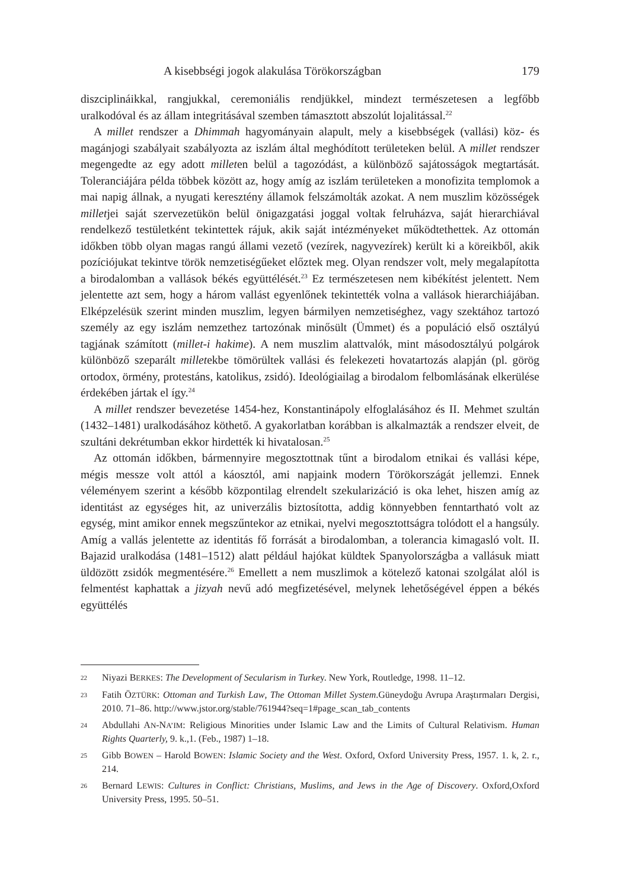A kisebbségi jogok alakulása Törökországban 179
diszciplináikkal, rangjukkal, ceremoniális rendjükkel, mindezt természetesen a legfőbb uralkodóval és az állam integritásával szemben támasztott abszolút lojalitással.<sup>22</sup>
A millet rendszer a Dhimmah hagyományain alapult, mely a kisebbségek (vallási) köz- és magánjogi szabályait szabályozta az iszlám által meghódított területeken belül. A millet rendszer megengedte az egy adott milleten belül a tagozódást, a különböző sajátosságok megtartását. Toleranciájára példa többek között az, hogy amíg az iszlám területeken a monofizita templomok a mai napig állnak, a nyugati keresztény államok felszámolták azokat. A nem muszlim közösségek milletjei saját szervezetükön belül önigazgatási joggal voltak felruházva, saját hierarchiával rendelkező testületként tekintettek rájuk, akik saját intézményeket működtethettek. Az ottomán időkben több olyan magas rangú állami vezető (vezírek, nagyvezírek) került ki a köreikből, akik pozíciójukat tekintve török nemzetiségűeket előztek meg. Olyan rendszer volt, mely megalapította a birodalomban a vallások békés együttélését.<sup>23</sup> Ez természetesen nem kibékítést jelentett. Nem jelentette azt sem, hogy a három vallást egyenlőnek tekintették volna a vallások hierarchiájában. Elképzelésük szerint minden muszlim, legyen bármilyen nemzetiséghez, vagy szektához tartozó személy az egy iszlám nemzethez tartozónak minősült (Ümmet) és a populáció első osztályú tagjának számított (millet-i hakime). A nem muszlim alattvalók, mint másodosztályú polgárok különböző szeparált milletekbe tömörültek vallási és felekezeti hovatartozás alapján (pl. görög ortodox, örmény, protestáns, katolikus, zsidó). Ideológiailag a birodalom felbomlásának elkerülése érdekében jártak el így.<sup>24</sup>
A millet rendszer bevezetése 1454-hez, Konstantinápoly elfoglalásához és II. Mehmet szultán (1432–1481) uralkodásához köthető. A gyakorlatban korábban is alkalmazták a rendszer elveit, de szultáni dekrétumban ekkor hirdették ki hivatalosan.<sup>25</sup>
Az ottomán időkben, bármennyire megosztottnak tűnt a birodalom etnikai és vallási képe, mégis messze volt attól a káosztól, ami napjaink modern Törökországát jellemzi. Ennek véleményem szerint a később központilag elrendelt szekularizáció is oka lehet, hiszen amíg az identitást az egységes hit, az univerzális biztosította, addig könnyebben fenntartható volt az egység, mint amikor ennek megszűntekor az etnikai, nyelvi megosztottságra tolódott el a hangsúly. Amíg a vallás jelentette az identitás fő forrását a birodalomban, a tolerancia kimagasló volt. II. Bajazid uralkodása (1481–1512) alatt például hajókat küldtek Spanyolországba a vallásuk miatt üldözött zsidók megmentésére.<sup>26</sup> Emellett a nem muszlimok a kötelező katonai szolgálat alól is felmentést kaphattak a jizyah nevű adó megfizetésével, melynek lehetőségével éppen a békés együttélés
22 Niyazi BERKES: The Development of Secularism in Turkey. New York, Routledge, 1998. 11–12.
23 Fatih ÖZTÜRK: Ottoman and Turkish Law, The Ottoman Millet System.Güneydoğu Avrupa Araştırmaları Dergisi, 2010. 71–86. http://www.jstor.org/stable/761944?seq=1#page_scan_tab_contents
24 Abdullahi AN-NA’IM: Religious Minorities under Islamic Law and the Limits of Cultural Relativism. Human Rights Quarterly, 9. k.,1. (Feb., 1987) 1–18.
25 Gibb BOWEN – Harold BOWEN: Islamic Society and the West. Oxford, Oxford University Press, 1957. 1. k, 2. r., 214.
26 Bernard LEWIS: Cultures in Conflict: Christians, Muslims, and Jews in the Age of Discovery. Oxford,Oxford University Press, 1995. 50–51.